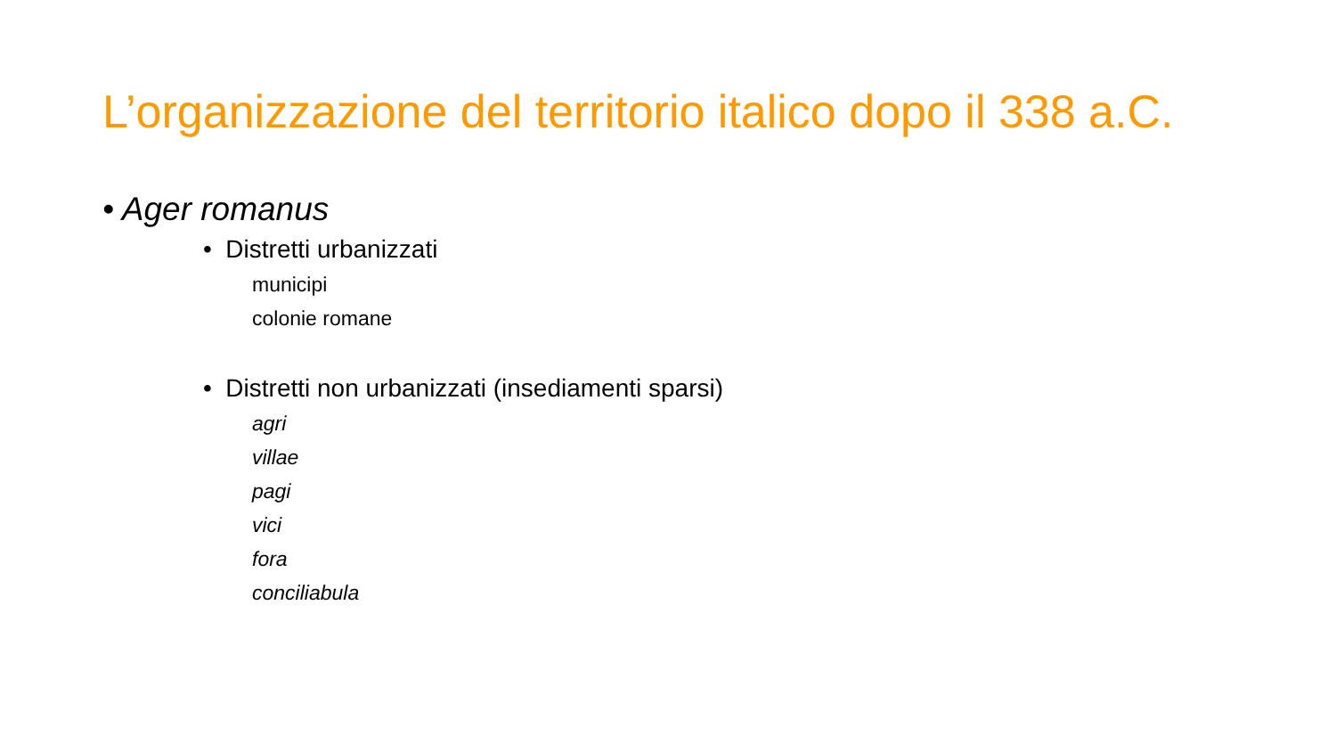L’organizzazione del territorio italico dopo il 338 a.C.
• Ager romanus
• Distretti urbanizzati
municipi
colonie romane
• Distretti non urbanizzati (insediamenti sparsi)
agri
villae
pagi
vici
fora
conciliabula